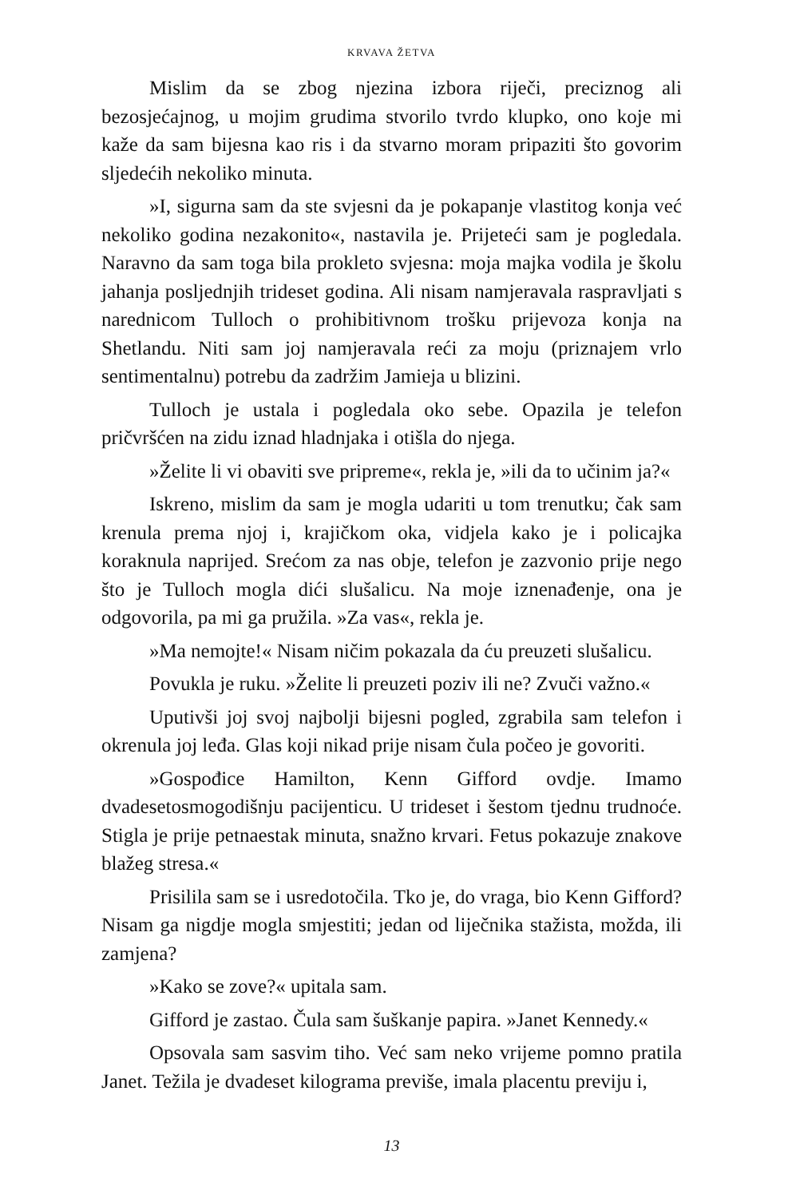KRVAVA ŽETVA
Mislim da se zbog njezina izbora riječi, preciznog ali bezosjećajnog, u mojim grudima stvorilo tvrdo klupko, ono koje mi kaže da sam bijesna kao ris i da stvarno moram pripaziti što govorim sljedećih nekoliko minuta.
»I, sigurna sam da ste svjesni da je pokapanje vlastitog konja već nekoliko godina nezakonito«, nastavila je. Prijeteći sam je pogledala. Naravno da sam toga bila prokleto svjesna: moja majka vodila je školu jahanja posljednjih trideset godina. Ali nisam namjeravala raspravljati s narednicom Tulloch o prohibitivnom trošku prijevoza konja na Shetlandu. Niti sam joj namjeravala reći za moju (priznajem vrlo sentimentalnu) potrebu da zadržim Jamieja u blizini.
Tulloch je ustala i pogledala oko sebe. Opazila je telefon pričvršćen na zidu iznad hladnjaka i otišla do njega.
»Želite li vi obaviti sve pripreme«, rekla je, »ili da to učinim ja?«
Iskreno, mislim da sam je mogla udariti u tom trenutku; čak sam krenula prema njoj i, krajičkom oka, vidjela kako je i policajka koraknula naprijed. Srećom za nas obje, telefon je zazvonio prije nego što je Tulloch mogla dići slušalicu. Na moje iznenađenje, ona je odgovorila, pa mi ga pružila. »Za vas«, rekla je.
»Ma nemojte!« Nisam ničim pokazala da ću preuzeti slušalicu.
Povukla je ruku. »Želite li preuzeti poziv ili ne? Zvuči važno.«
Uputivši joj svoj najbolji bijesni pogled, zgrabila sam telefon i okrenula joj leđa. Glas koji nikad prije nisam čula počeo je govoriti.
»Gospođice Hamilton, Kenn Gifford ovdje. Imamo dvadesetosmogodišnju pacijenticu. U trideset i šestom tjednu trudnoće. Stigla je prije petnaestak minuta, snažno krvari. Fetus pokazuje znakove blažeg stresa.«
Prisilila sam se i usredotočila. Tko je, do vraga, bio Kenn Gifford? Nisam ga nigdje mogla smjestiti; jedan od liječnika stažista, možda, ili zamjena?
»Kako se zove?« upitala sam.
Gifford je zastao. Čula sam šuškanje papira. »Janet Kennedy.«
Opsovala sam sasvim tiho. Već sam neko vrijeme pomno pratila Janet. Težila je dvadeset kilograma previše, imala placentu previju i,
13